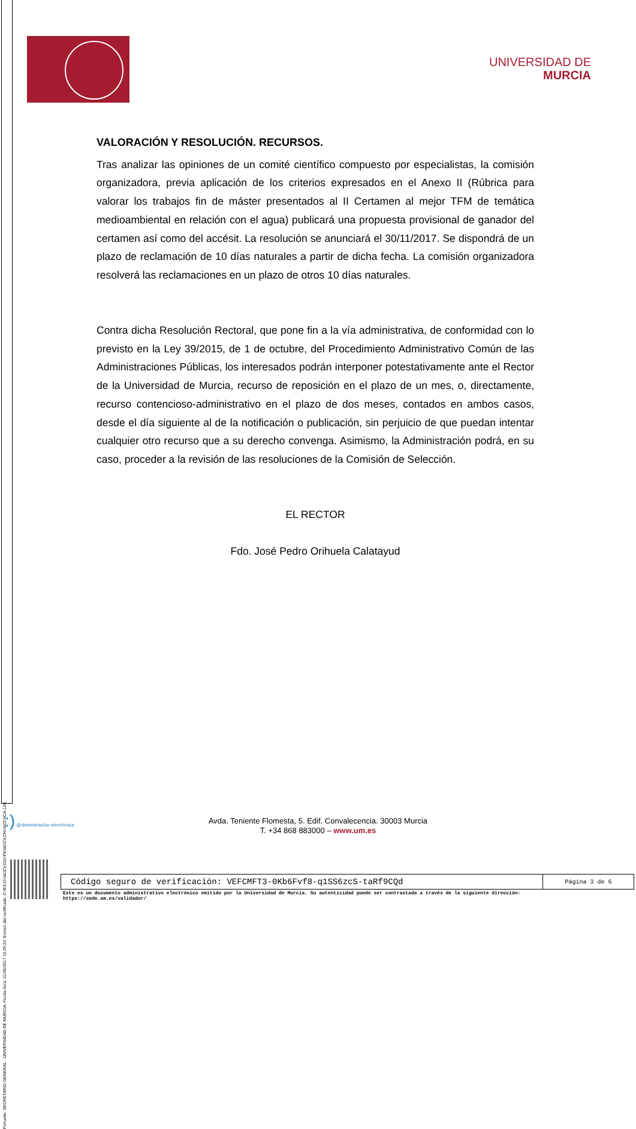Firmante: SECRETARIO GENERAL - UNIVERSIDAD DE MURCIA; Fecha-hora: 21/06/2017 15:09:24; Emisor del certificado: C=ES,O=ACCV,OU=PKIACCV,CN=ACCVCA-120;
UNIVERSIDAD DE
MURCIA
VALORACIÓN Y RESOLUCIÓN. RECURSOS.
Tras analizar las opiniones de un comité científico compuesto por especialistas, la comisión organizadora, previa aplicación de los criterios expresados en el Anexo II (Rúbrica para valorar los trabajos fin de máster presentados al II Certamen al mejor TFM de temática medioambiental en relación con el agua) publicará una propuesta provisional de ganador del certamen así como del accésit. La resolución se anunciará el 30/11/2017. Se dispondrá de un plazo de reclamación de 10 días naturales a partir de dicha fecha. La comisión organizadora resolverá las reclamaciones en un plazo de otros 10 días naturales.
Contra dicha Resolución Rectoral, que pone fin a la vía administrativa, de conformidad con lo previsto en la Ley 39/2015, de 1 de octubre, del Procedimiento Administrativo Común de las Administraciones Públicas, los interesados podrán interponer potestativamente ante el Rector de la Universidad de Murcia, recurso de reposición en el plazo de un mes, o, directamente, recurso contencioso-administrativo en el plazo de dos meses, contados en ambos casos, desde el día siguiente al de la notificación o publicación, sin perjuicio de que puedan intentar cualquier otro recurso que a su derecho convenga. Asimismo, la Administración podrá, en su caso, proceder a la revisión de las resoluciones de la Comisión de Selección.
EL RECTOR
Fdo. José Pedro Orihuela Calatayud
:) @dministración electrónica
Avda. Teniente Flomesta, 5. Edif. Convalecencia. 30003 Murcia
T. +34 868 883000 – www.um.es
| Código seguro de verificación: VEFCMFT3-0Kb6Fvf8-q1SS6zcS-taRf9CQd | Página 3 de 6 |
Este es un documento administrativo electrónico emitido por la Universidad de Murcia. Su autenticidad puede ser contrastada a través de la siguiente dirección:
https://sede.um.es/validador/